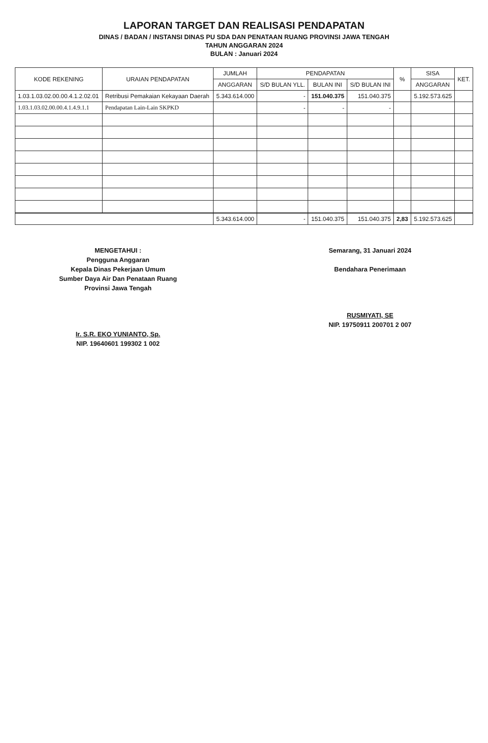LAPORAN TARGET DAN REALISASI PENDAPATAN
DINAS / BADAN / INSTANSI DINAS PU SDA DAN PENATAAN RUANG PROVINSI JAWA TENGAH
TAHUN ANGGARAN 2024
BULAN : Januari 2024
| KODE REKENING | URAIAN PENDAPATAN | JUMLAH | PENDAPATAN | | | % | SISA | KET. |
| --- | --- | --- | --- | --- | --- | --- | --- | --- |
| | | ANGGARAN | S/D BULAN YLL. | BULAN INI | S/D BULAN INI | | ANGGARAN | |
| 1.03.1.03.02.00.00.4.1.2.02.01 | Retribusi Pemakaian Kekayaan Daerah | 5.343.614.000 | - | 151.040.375 | 151.040.375 | | 5.192.573.625 | |
| 1.03.1.03.02.00.00.4.1.4.9.1.1 | Pendapatan Lain-Lain SKPKD | | - | - | - | | | |
| | | 5.343.614.000 | - | 151.040.375 | 151.040.375 | 2,83 | 5.192.573.625 | |
MENGETAHUI :
Pengguna Anggaran
Kepala Dinas Pekerjaan Umum
Sumber Daya Air Dan Penataan Ruang
Provinsi Jawa Tengah
Ir. S.R. EKO YUNIANTO, Sp.
NIP. 19640601 199302 1 002
Semarang, 31 Januari 2024
Bendahara Penerimaan
RUSMIYATI, SE
NIP. 19750911 200701 2 007